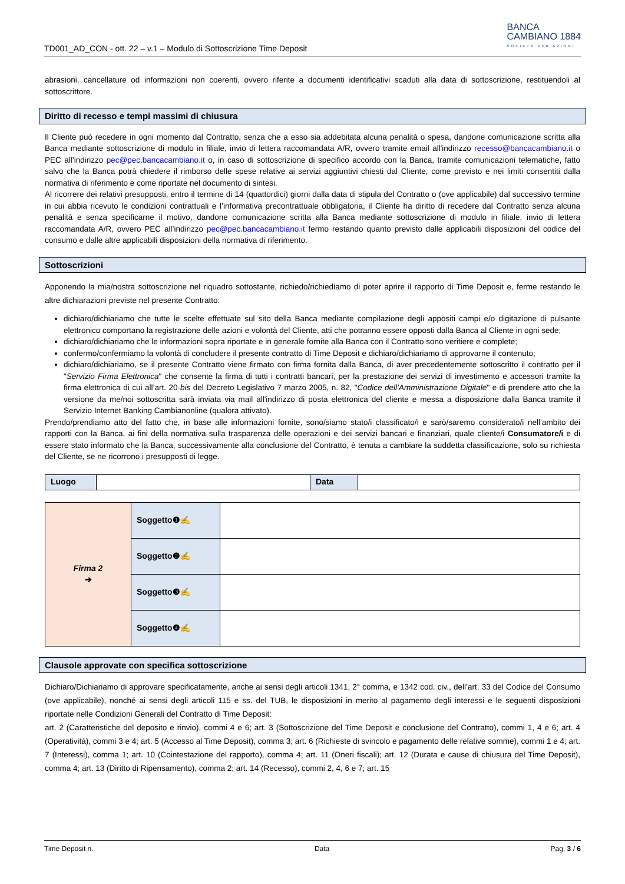TD001_AD_CON - ott. 22 – v.1 – Modulo di Sottoscrizione Time Deposit
BANCA
CAMBIANO 1884
SOCIETÀ PER AZIONI
abrasioni, cancellature od informazioni non coerenti, ovvero riferite a documenti identificativi scaduti alla data di sottoscrizione, restituendoli al sottoscrittore.
Diritto di recesso e tempi massimi di chiusura
Il Cliente può recedere in ogni momento dal Contratto, senza che a esso sia addebitata alcuna penalità o spesa, dandone comunicazione scritta alla Banca mediante sottoscrizione di modulo in filiale, invio di lettera raccomandata A/R, ovvero tramite email all'indirizzo recesso@bancacambiano.it o PEC all’indirizzo pec@pec.bancacambiano.it o, in caso di sottoscrizione di specifico accordo con la Banca, tramite comunicazioni telematiche, fatto salvo che la Banca potrà chiedere il rimborso delle spese relative ai servizi aggiuntivi chiesti dal Cliente, come previsto e nei limiti consentiti dalla normativa di riferimento e come riportate nel documento di sintesi.
Al ricorrere dei relativi presupposti, entro il termine di 14 (quattordici) giorni dalla data di stipula del Contratto o (ove applicabile) dal successivo termine in cui abbia ricevuto le condizioni contrattuali e l’informativa precontrattuale obbligatoria, il Cliente ha diritto di recedere dal Contratto senza alcuna penalità e senza specificarne il motivo, dandone comunicazione scritta alla Banca mediante sottoscrizione di modulo in filiale, invio di lettera raccomandata A/R, ovvero PEC all’indirizzo pec@pec.bancacambiano.it fermo restando quanto previsto dalle applicabili disposizioni del codice del consumo e dalle altre applicabili disposizioni della normativa di riferimento.
Sottoscrizioni
Apponendo la mia/nostra sottoscrizione nel riquadro sottostante, richiedo/richiediamo di poter aprire il rapporto di Time Deposit e, ferme restando le altre dichiarazioni previste nel presente Contratto:
dichiaro/dichiariamo che tutte le scelte effettuate sul sito della Banca mediante compilazione degli appositi campi e/o digitazione di pulsante elettronico comportano la registrazione delle azioni e volontà del Cliente, atti che potranno essere opposti dalla Banca al Cliente in ogni sede;
dichiaro/dichiariamo che le informazioni sopra riportate e in generale fornite alla Banca con il Contratto sono veritiere e complete;
confermo/confermiamo la volontà di concludere il presente contratto di Time Deposit e dichiaro/dichiariamo di approvarne il contenuto;
dichiaro/dichiariamo, se il presente Contratto viene firmato con firma fornita dalla Banca, di aver precedentemente sottoscritto il contratto per il "Servizio Firma Elettronica" che consente la firma di tutti i contratti bancari, per la prestazione dei servizi di investimento e accessori tramite la firma elettronica di cui all’art. 20-bis del Decreto Legislativo 7 marzo 2005, n. 82, "Codice dell’Amministrazione Digitale" e di prendere atto che la versione da me/noi sottoscritta sarà inviata via mail all'indirizzo di posta elettronica del cliente e messa a disposizione dalla Banca tramite il Servizio Internet Banking Cambianonline (qualora attivato).
Prendo/prendiamo atto del fatto che, in base alle informazioni fornite, sono/siamo stato/i classificato/i e sarò/saremo considerato/i nell’ambito dei rapporti con la Banca, ai fini della normativa sulla trasparenza delle operazioni e dei servizi bancari e finanziari, quale cliente/i Consumatore/i e di essere stato informato che la Banca, successivamente alla conclusione del Contratto, è tenuta a cambiare la suddetta classificazione, solo su richiesta del Cliente, se ne ricorrono i presupposti di legge.
| Luogo | | Data | |
| Firma 2 ➔ | Soggetto❶✍ | |
| | Soggetto❷✍ | |
| | Soggetto❸✍ | |
| | Soggetto❹✍ | |
Clausole approvate con specifica sottoscrizione
Dichiaro/Dichiariamo di approvare specificatamente, anche ai sensi degli articoli 1341, 2° comma, e 1342 cod. civ., dell’art. 33 del Codice del Consumo (ove applicabile), nonché ai sensi degli articoli 115 e ss. del TUB, le disposizioni in merito al pagamento degli interessi e le seguenti disposizioni riportate nelle Condizioni Generali del Contratto di Time Deposit:
art. 2 (Caratteristiche del deposito e rinvio), commi 4 e 6; art. 3 (Sottoscrizione del Time Deposit e conclusione del Contratto), commi 1, 4 e 6; art. 4 (Operatività), commi 3 e 4; art. 5 (Accesso al Time Deposit), comma 3; art. 6 (Richieste di svincolo e pagamento delle relative somme), commi 1 e 4; art. 7 (Interessi), comma 1; art. 10 (Cointestazione del rapporto), comma 4; art. 11 (Oneri fiscali); art. 12 (Durata e cause di chiusura del Time Deposit), comma 4; art. 13 (Diritto di Ripensamento), comma 2; art. 14 (Recesso), commi 2, 4, 6 e 7; art. 15
Time Deposit n. Data Pag. 3 / 6